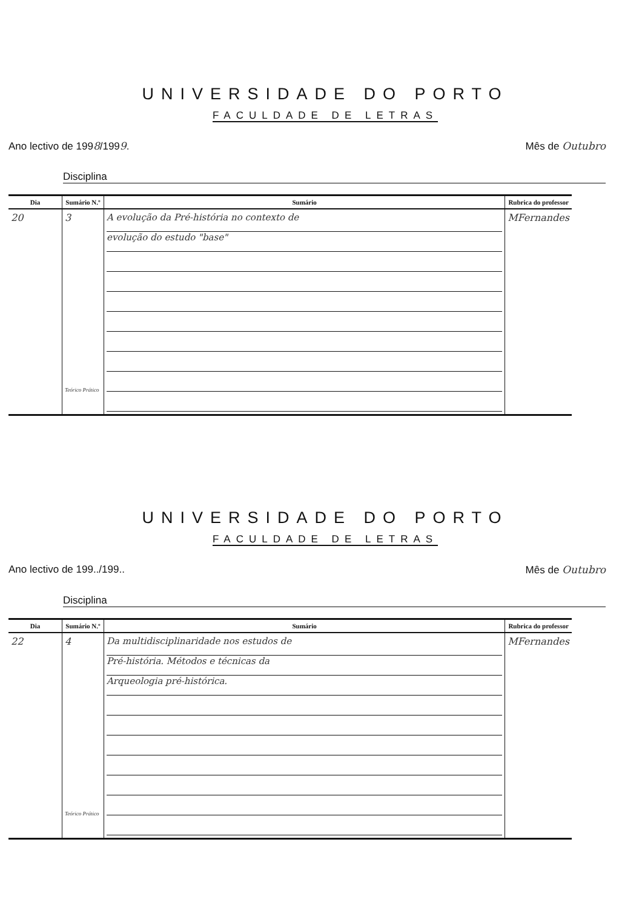UNIVERSIDADE DO PORTO
FACULDADE DE LETRAS
Ano lectivo de 1998/1999. Mês de Outubro
Disciplina
| Dia | Sumário N.º | Sumário | Rubrica do professor |
| --- | --- | --- | --- |
| 20 | 3 Teórico Prático | A evolução da Pré-história no contexto de evolução do estudo "base" | MFernandes |
UNIVERSIDADE DO PORTO
FACULDADE DE LETRAS
Ano lectivo de 199../199.. Mês de Outubro
Disciplina
| Dia | Sumário N.º | Sumário | Rubrica do professor |
| --- | --- | --- | --- |
| 22 | 4 Teórico Prático | Da multidisciplinaridade nos estudos de Pré-história. Métodos e técnicas da Arqueologia pré-histórica. | MFernandes |